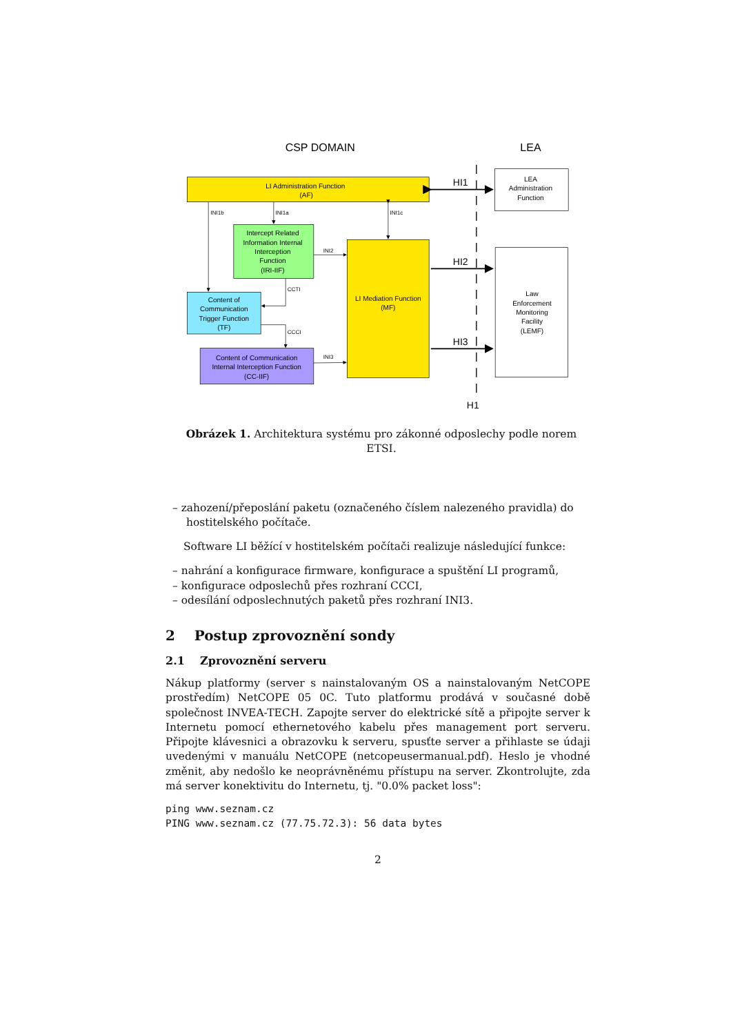CSP DOMAIN
LEA
LI Administration Function
(AF)
LEA
Administration
Function
Intercept Related
Information Internal
Interception
Function
(IRI-IIF)
LI Mediation Function
(MF)
Law
Enforcement
Monitoring
Facility
(LEMF)
Content of
Communication
Trigger Function
(TF)
Content of Communication
Internal Interception Function
(CC-IIF)
INI1b
INI1a
INI1c
INI2
CCTI
CCCI
INI3
HI1
HI2
HI3
H1
Obrázek 1. Architektura systému pro zákonné odposlechy podle norem ETSI.
– zahození/přeposlání paketu (označeného číslem nalezeného pravidla) do hostitelského počítače.
Software LI běžící v hostitelském počítači realizuje následující funkce:
– nahrání a konfigurace firmware, konfigurace a spuštění LI programů,
– konfigurace odposlechů přes rozhraní CCCI,
– odesílání odposlechnutých paketů přes rozhraní INI3.
2 Postup zprovoznění sondy
2.1 Zprovoznění serveru
Nákup platformy (server s nainstalovaným OS a nainstalovaným NetCOPE prostředím) NetCOPE 05 0C. Tuto platformu prodává v současné době společnost INVEA-TECH. Zapojte server do elektrické sítě a připojte server k Internetu pomocí ethernetového kabelu přes management port serveru. Připojte klávesnici a obrazovku k serveru, spusťte server a přihlaste se údaji uvedenými v manuálu NetCOPE (netcopeusermanual.pdf). Heslo je vhodné změnit, aby nedošlo ke neoprávněnému přístupu na server. Zkontrolujte, zda má server konektivitu do Internetu, tj. "0.0% packet loss":
ping www.seznam.cz
PING www.seznam.cz (77.75.72.3): 56 data bytes
2